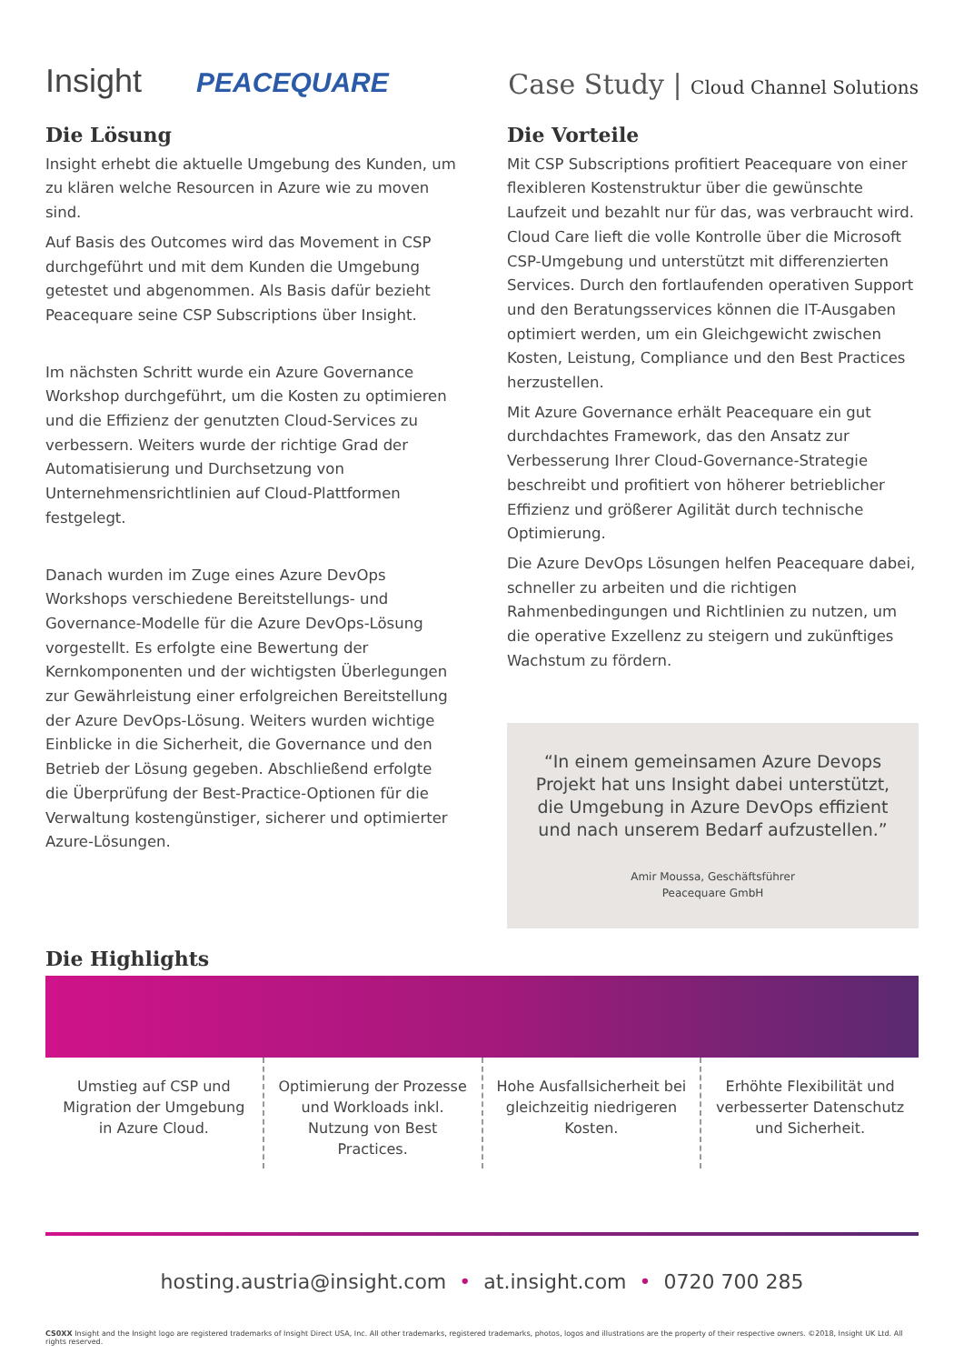Insight PEACEQUARE
Case Study | Cloud Channel Solutions
Die Lösung
Insight erhebt die aktuelle Umgebung des Kunden, um zu klären welche Resourcen in Azure wie zu moven sind.
Auf Basis des Outcomes wird das Movement in CSP durchgeführt und mit dem Kunden die Umgebung getestet und abgenommen. Als Basis dafür bezieht Peacequare seine CSP Subscriptions über Insight.
Im nächsten Schritt wurde ein Azure Governance Workshop durchgeführt, um die Kosten zu optimieren und die Effizienz der genutzten Cloud-Services zu verbessern. Weiters wurde der richtige Grad der Automatisierung und Durchsetzung von Unternehmensrichtlinien auf Cloud-Plattformen festgelegt.
Danach wurden im Zuge eines Azure DevOps Workshops verschiedene Bereitstellungs- und Governance-Modelle für die Azure DevOps-Lösung vorgestellt. Es erfolgte eine Bewertung der Kernkomponenten und der wichtigsten Überlegungen zur Gewährleistung einer erfolgreichen Bereitstellung der Azure DevOps-Lösung. Weiters wurden wichtige Einblicke in die Sicherheit, die Governance und den Betrieb der Lösung gegeben. Abschließend erfolgte die Überprüfung der Best-Practice-Optionen für die Verwaltung kostengünstiger, sicherer und optimierter Azure-Lösungen.
Die Vorteile
Mit CSP Subscriptions profitiert Peacequare von einer flexibleren Kostenstruktur über die gewünschte Laufzeit und bezahlt nur für das, was verbraucht wird. Cloud Care lieft die volle Kontrolle über die Microsoft CSP-Umgebung und unterstützt mit differenzierten Services. Durch den fortlaufenden operativen Support und den Beratungsservices können die IT-Ausgaben optimiert werden, um ein Gleichgewicht zwischen Kosten, Leistung, Compliance und den Best Practices herzustellen.
Mit Azure Governance erhält Peacequare ein gut durchdachtes Framework, das den Ansatz zur Verbesserung Ihrer Cloud-Governance-Strategie beschreibt und profitiert von höherer betrieblicher Effizienz und größerer Agilität durch technische Optimierung.
Die Azure DevOps Lösungen helfen Peacequare dabei, schneller zu arbeiten und die richtigen Rahmenbedingungen und Richtlinien zu nutzen, um die operative Exzellenz zu steigern und zukünftiges Wachstum zu fördern.
“In einem gemeinsamen Azure Devops Projekt hat uns Insight dabei unterstützt, die Umgebung in Azure DevOps effizient und nach unserem Bedarf aufzustellen.”
Amir Moussa, Geschäftsführer
Peacequare GmbH
Die Highlights
Umstieg auf CSP und Migration der Umgebung in Azure Cloud.
Optimierung der Prozesse und Workloads inkl. Nutzung von Best Practices.
Hohe Ausfallsicherheit bei gleichzeitig niedrigeren Kosten.
Erhöhte Flexibilität und verbesserter Datenschutz und Sicherheit.
hosting.austria@insight.com • at.insight.com • 0720 700 285
CS0XX Insight and the Insight logo are registered trademarks of Insight Direct USA, Inc. All other trademarks, registered trademarks, photos, logos and illustrations are the property of their respective owners. ©2018, Insight UK Ltd. All rights reserved.